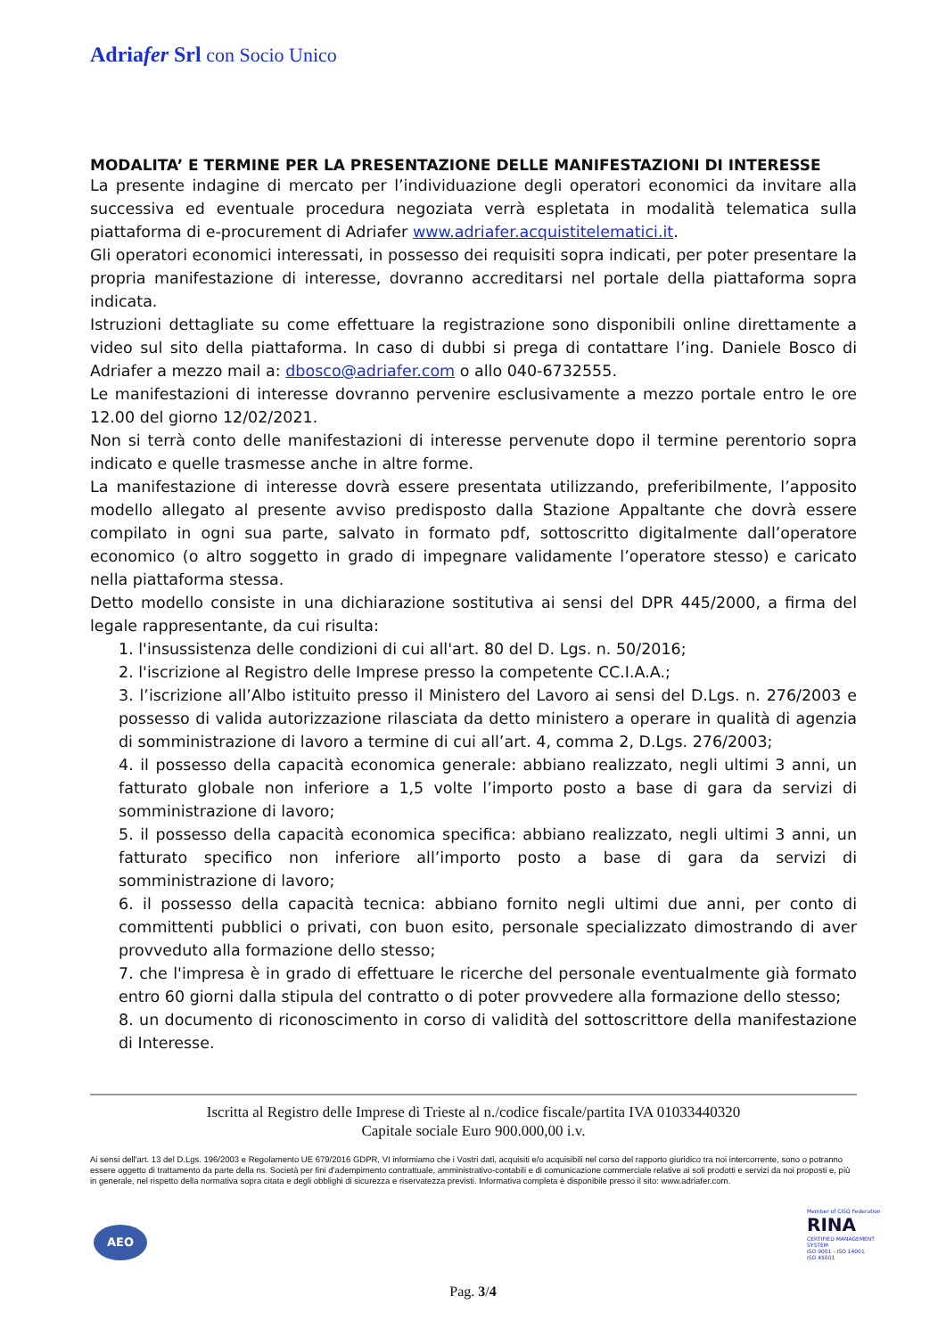Adriafer Srl con Socio Unico
MODALITA’ E TERMINE PER LA PRESENTAZIONE DELLE MANIFESTAZIONI DI INTERESSE
La presente indagine di mercato per l’individuazione degli operatori economici da invitare alla successiva ed eventuale procedura negoziata verrà espletata in modalità telematica sulla piattaforma di e-procurement di Adriafer www.adriafer.acquistitelematici.it.
Gli operatori economici interessati, in possesso dei requisiti sopra indicati, per poter presentare la propria manifestazione di interesse, dovranno accreditarsi nel portale della piattaforma sopra indicata.
Istruzioni dettagliate su come effettuare la registrazione sono disponibili online direttamente a video sul sito della piattaforma. In caso di dubbi si prega di contattare l’ing. Daniele Bosco di Adriafer a mezzo mail a: dbosco@adriafer.com o allo 040-6732555.
Le manifestazioni di interesse dovranno pervenire esclusivamente a mezzo portale entro le ore 12.00 del giorno 12/02/2021.
Non si terrà conto delle manifestazioni di interesse pervenute dopo il termine perentorio sopra indicato e quelle trasmesse anche in altre forme.
La manifestazione di interesse dovrà essere presentata utilizzando, preferibilmente, l’apposito modello allegato al presente avviso predisposto dalla Stazione Appaltante che dovrà essere compilato in ogni sua parte, salvato in formato pdf, sottoscritto digitalmente dall’operatore economico (o altro soggetto in grado di impegnare validamente l’operatore stesso) e caricato nella piattaforma stessa.
Detto modello consiste in una dichiarazione sostitutiva ai sensi del DPR 445/2000, a firma del legale rappresentante, da cui risulta:
1. l'insussistenza delle condizioni di cui all'art. 80 del D. Lgs. n. 50/2016;
2. l'iscrizione al Registro delle Imprese presso la competente CC.I.A.A.;
3. l’iscrizione all’Albo istituito presso il Ministero del Lavoro ai sensi del D.Lgs. n. 276/2003 e possesso di valida autorizzazione rilasciata da detto ministero a operare in qualità di agenzia di somministrazione di lavoro a termine di cui all’art. 4, comma 2, D.Lgs. 276/2003;
4. il possesso della capacità economica generale: abbiano realizzato, negli ultimi 3 anni, un fatturato globale non inferiore a 1,5 volte l’importo posto a base di gara da servizi di somministrazione di lavoro;
5. il possesso della capacità economica specifica: abbiano realizzato, negli ultimi 3 anni, un fatturato specifico non inferiore all’importo posto a base di gara da servizi di somministrazione di lavoro;
6. il possesso della capacità tecnica: abbiano fornito negli ultimi due anni, per conto di committenti pubblici o privati, con buon esito, personale specializzato dimostrando di aver provveduto alla formazione dello stesso;
7. che l'impresa è in grado di effettuare le ricerche del personale eventualmente già formato entro 60 giorni dalla stipula del contratto o di poter provvedere alla formazione dello stesso;
8. un documento di riconoscimento in corso di validità del sottoscrittore della manifestazione di Interesse.
Iscritta al Registro delle Imprese di Trieste al n./codice fiscale/partita IVA 01033440320
Capitale sociale Euro 900.000,00 i.v.
Ai sensi dell'art. 13 del D.Lgs. 196/2003 e Regolamento UE 679/2016 GDPR, VI informiamo che i Vostri dati, acquisiti e/o acquisibili nel corso del rapporto giuridico tra noi intercorrente, sono o potranno essere oggetto di trattamento da parte della ns. Società per fini d’adempimento contrattuale, amministrativo-contabili e di comunicazione commerciale relative ai soli prodotti e servizi da noi proposti e, più in generale, nel rispetto della normativa sopra citata e degli obblighi di sicurezza e riservatezza previsti. Informativa completa è disponibile presso il sito: www.adriafer.com.
AEO
Member of CISQ Federation
RINA
CERTIFIED MANAGEMENT SYSTEM
ISO 9001 - ISO 14001
ISO 45001
Pag. 3/4